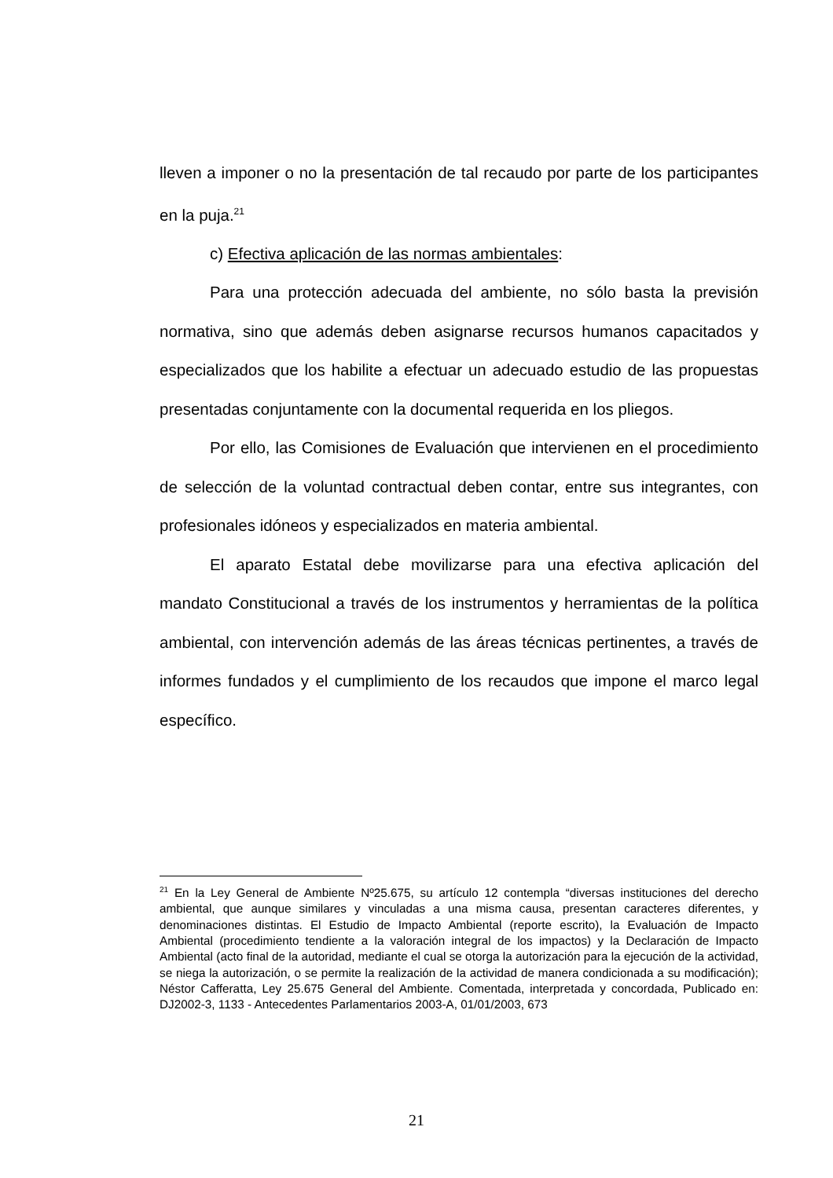lleven a imponer o no la presentación de tal recaudo por parte de los participantes en la puja.<sup>21</sup>
c) Efectiva aplicación de las normas ambientales:
Para una protección adecuada del ambiente, no sólo basta la previsión normativa, sino que además deben asignarse recursos humanos capacitados y especializados que los habilite a efectuar un adecuado estudio de las propuestas presentadas conjuntamente con la documental requerida en los pliegos.
Por ello, las Comisiones de Evaluación que intervienen en el procedimiento de selección de la voluntad contractual deben contar, entre sus integrantes, con profesionales idóneos y especializados en materia ambiental.
El aparato Estatal debe movilizarse para una efectiva aplicación del mandato Constitucional a través de los instrumentos y herramientas de la política ambiental, con intervención además de las áreas técnicas pertinentes, a través de informes fundados y el cumplimiento de los recaudos que impone el marco legal específico.
<sup>21</sup> En la Ley General de Ambiente Nº25.675, su artículo 12 contempla “diversas instituciones del derecho ambiental, que aunque similares y vinculadas a una misma causa, presentan caracteres diferentes, y denominaciones distintas. El Estudio de Impacto Ambiental (reporte escrito), la Evaluación de Impacto Ambiental (procedimiento tendiente a la valoración integral de los impactos) y la Declaración de Impacto Ambiental (acto final de la autoridad, mediante el cual se otorga la autorización para la ejecución de la actividad, se niega la autorización, o se permite la realización de la actividad de manera condicionada a su modificación); Néstor Cafferatta, Ley 25.675 General del Ambiente. Comentada, interpretada y concordada, Publicado en: DJ2002-3, 1133 - Antecedentes Parlamentarios 2003-A, 01/01/2003, 673
21